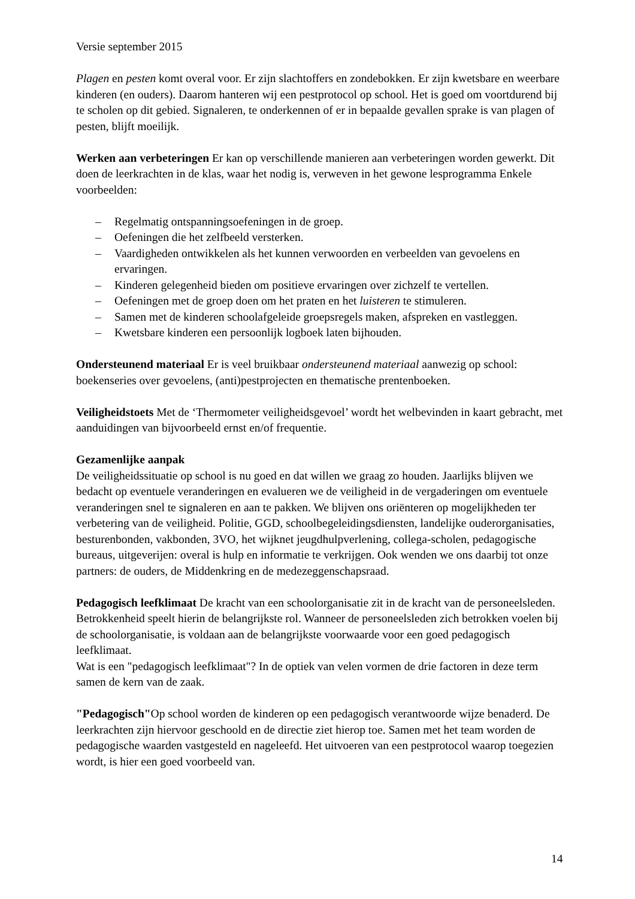Versie september 2015
Plagen en pesten komt overal voor. Er zijn slachtoffers en zondebokken. Er zijn kwetsbare en weerbare kinderen (en ouders). Daarom hanteren wij een pestprotocol op school. Het is goed om voortdurend bij te scholen op dit gebied. Signaleren, te onderkennen of er in bepaalde gevallen sprake is van plagen of pesten, blijft moeilijk.
Werken aan verbeteringen Er kan op verschillende manieren aan verbeteringen worden gewerkt. Dit doen de leerkrachten in de klas, waar het nodig is, verweven in het gewone lesprogramma Enkele voorbeelden:
– Regelmatig ontspanningsoefeningen in de groep.
– Oefeningen die het zelfbeeld versterken.
– Vaardigheden ontwikkelen als het kunnen verwoorden en verbeelden van gevoelens en ervaringen.
– Kinderen gelegenheid bieden om positieve ervaringen over zichzelf te vertellen.
– Oefeningen met de groep doen om het praten en het luisteren te stimuleren.
– Samen met de kinderen schoolafgeleide groepsregels maken, afspreken en vastleggen.
– Kwetsbare kinderen een persoonlijk logboek laten bijhouden.
Ondersteunend materiaal Er is veel bruikbaar ondersteunend materiaal aanwezig op school: boekenseries over gevoelens, (anti)pestprojecten en thematische prentenboeken.
Veiligheidstoets Met de ‘Thermometer veiligheidsgevoel’ wordt het welbevinden in kaart gebracht, met aanduidingen van bijvoorbeeld ernst en/of frequentie.
Gezamenlijke aanpak
De veiligheidssituatie op school is nu goed en dat willen we graag zo houden. Jaarlijks blijven we bedacht op eventuele veranderingen en evalueren we de veiligheid in de vergaderingen om eventuele veranderingen snel te signaleren en aan te pakken. We blijven ons oriënteren op mogelijkheden ter verbetering van de veiligheid. Politie, GGD, schoolbegeleidingsdiensten, landelijke ouderorganisaties, besturenbonden, vakbonden, 3VO, het wijknet jeugdhulpverlening, collega-scholen, pedagogische bureaus, uitgeverijen: overal is hulp en informatie te verkrijgen. Ook wenden we ons daarbij tot onze partners: de ouders, de Middenkring en de medezeggenschapsraad.
Pedagogisch leefklimaat De kracht van een schoolorganisatie zit in de kracht van de personeelsleden. Betrokkenheid speelt hierin de belangrijkste rol. Wanneer de personeelsleden zich betrokken voelen bij de schoolorganisatie, is voldaan aan de belangrijkste voorwaarde voor een goed pedagogisch leefklimaat.
Wat is een "pedagogisch leefklimaat"? In de optiek van velen vormen de drie factoren in deze term samen de kern van de zaak.
"Pedagogisch"Op school worden de kinderen op een pedagogisch verantwoorde wijze benaderd. De leerkrachten zijn hiervoor geschoold en de directie ziet hierop toe. Samen met het team worden de pedagogische waarden vastgesteld en nageleefd. Het uitvoeren van een pestprotocol waarop toegezien wordt, is hier een goed voorbeeld van.
14